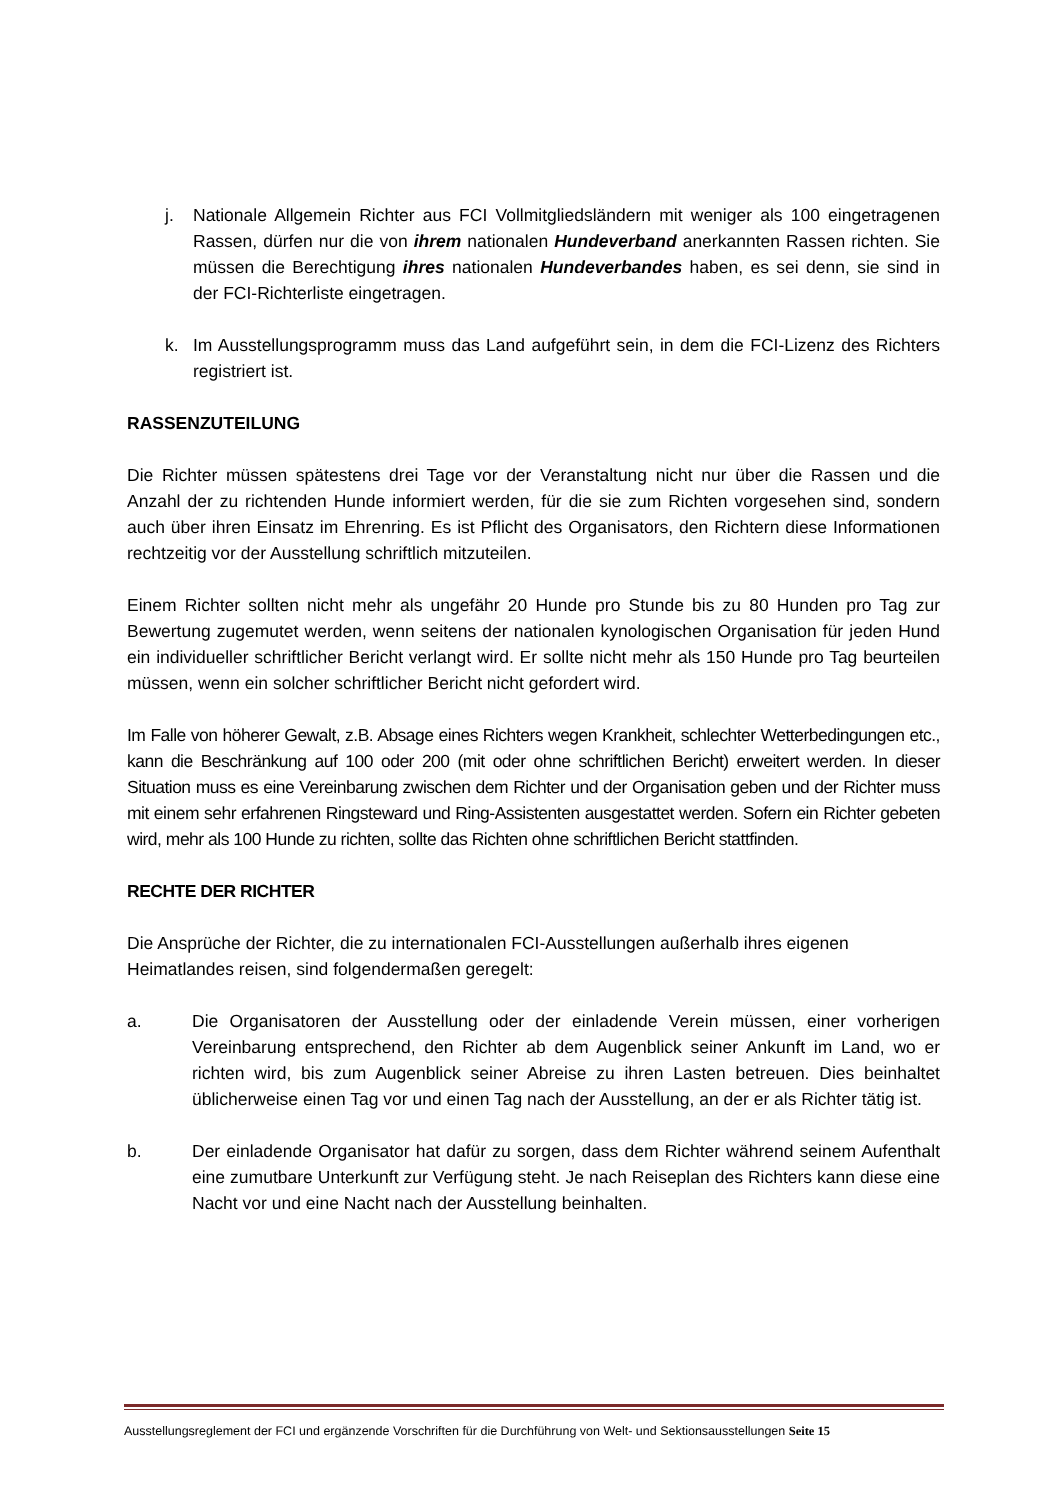j. Nationale Allgemein Richter aus FCI Vollmitgliedsländern mit weniger als 100 eingetragenen Rassen, dürfen nur die von ihrem nationalen Hundeverband anerkannten Rassen richten. Sie müssen die Berechtigung ihres nationalen Hundeverbandes haben, es sei denn, sie sind in der FCI-Richterliste eingetragen.
k. Im Ausstellungsprogramm muss das Land aufgeführt sein, in dem die FCI-Lizenz des Richters registriert ist.
RASSENZUTEILUNG
Die Richter müssen spätestens drei Tage vor der Veranstaltung nicht nur über die Rassen und die Anzahl der zu richtenden Hunde informiert werden, für die sie zum Richten vorgesehen sind, sondern auch über ihren Einsatz im Ehrenring. Es ist Pflicht des Organisators, den Richtern diese Informationen rechtzeitig vor der Ausstellung schriftlich mitzuteilen.
Einem Richter sollten nicht mehr als ungefähr 20 Hunde pro Stunde bis zu 80 Hunden pro Tag zur Bewertung zugemutet werden, wenn seitens der nationalen kynologischen Organisation für jeden Hund ein individueller schriftlicher Bericht verlangt wird. Er sollte nicht mehr als 150 Hunde pro Tag beurteilen müssen, wenn ein solcher schriftlicher Bericht nicht gefordert wird.
Im Falle von höherer Gewalt, z.B. Absage eines Richters wegen Krankheit, schlechter Wetterbedingungen etc., kann die Beschränkung auf 100 oder 200 (mit oder ohne schriftlichen Bericht) erweitert werden. In dieser Situation muss es eine Vereinbarung zwischen dem Richter und der Organisation geben und der Richter muss mit einem sehr erfahrenen Ringsteward und Ring-Assistenten ausgestattet werden. Sofern ein Richter gebeten wird, mehr als 100 Hunde zu richten, sollte das Richten ohne schriftlichen Bericht stattfinden.
RECHTE DER RICHTER
Die Ansprüche der Richter, die zu internationalen FCI-Ausstellungen außerhalb ihres eigenen Heimatlandes reisen, sind folgendermaßen geregelt:
a. Die Organisatoren der Ausstellung oder der einladende Verein müssen, einer vorherigen Vereinbarung entsprechend, den Richter ab dem Augenblick seiner Ankunft im Land, wo er richten wird, bis zum Augenblick seiner Abreise zu ihren Lasten betreuen. Dies beinhaltet üblicherweise einen Tag vor und einen Tag nach der Ausstellung, an der er als Richter tätig ist.
b. Der einladende Organisator hat dafür zu sorgen, dass dem Richter während seinem Aufenthalt eine zumutbare Unterkunft zur Verfügung steht. Je nach Reiseplan des Richters kann diese eine Nacht vor und eine Nacht nach der Ausstellung beinhalten.
Ausstellungsreglement der FCI und ergänzende Vorschriften für die Durchführung von Welt- und Sektionsausstellungen Seite 15